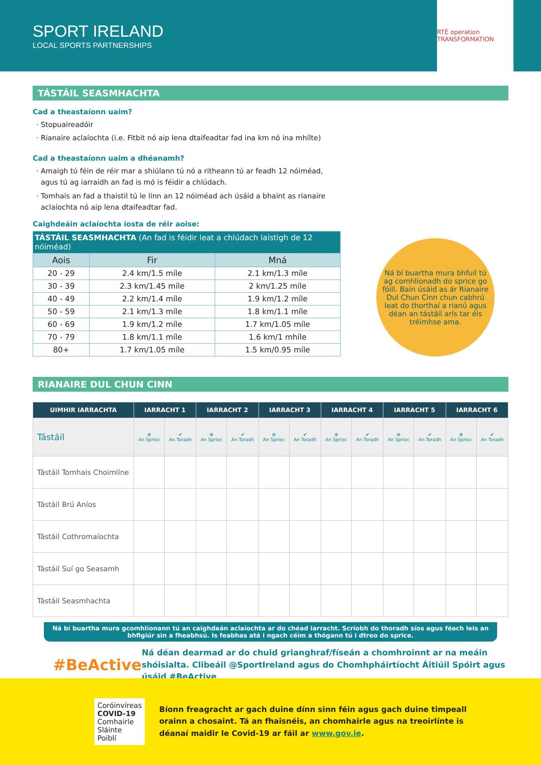SPORT IRELAND
LOCAL SPORTS PARTNERSHIPS
RTÉ operation TRANSFORMATION
TÁSTÁIL SEASMHACHTA
Cad a theastaíonn uaim?
Stopuaireadóir
Rianaire aclaíochta (i.e. Fitbit nó aip lena dtaifeadtar fad ina km nó ina mhílte)
Cad a theastaíonn uaim a dhéanamh?
Amaigh tú féin de réir mar a shiúlann tú nó a ritheann tú ar feadh 12 nóiméad, agus tú ag iarraidh an fad is mó is féidir a chlúdach.
Tomhais an fad a thaistil tú le linn an 12 nóiméad ach úsáid a bhaint as rianaire aclaíochta nó aip lena dtaifeadtar fad.
Caighdeáin aclaíochta íosta de réir aoise:
| TÁSTÁIL SEASMHACHTA (An fad is féidir leat a chlúdach laistigh de 12 nóiméad) | | |
| --- | --- | --- |
| Aois | Fir | Mná |
| 20 - 29 | 2.4 km/1.5 míle | 2.1 km/1.3 míle |
| 30 - 39 | 2.3 km/1.45 míle | 2 km/1.25 míle |
| 40 - 49 | 2.2 km/1.4 míle | 1.9 km/1.2 míle |
| 50 - 59 | 2.1 km/1.3 míle | 1.8 km/1.1 míle |
| 60 - 69 | 1.9 km/1.2 míle | 1.7 km/1.05 míle |
| 70 - 79 | 1.8 km/1.1 míle | 1.6 km/1 mhíle |
| 80+ | 1.7 km/1.05 míle | 1.5 km/0.95 míle |
Ná bí buartha mura bhfuil tú ag comhlíonadh do sprice go fóill. Bain úsáid as ár Rianaire Dul Chun Cinn chun cabhrú leat do thorthaí a rianú agus déan an tástáil arís tar éis tréimhse ama.
RIANAIRE DUL CHUN CINN
| UIMHIR IARRACHTA | IARRACHT 1 | | IARRACHT 2 | | IARRACHT 3 | | IARRACHT 4 | | IARRACHT 5 | | IARRACHT 6 | |
| --- | --- | --- | --- | --- | --- | --- | --- | --- | --- | --- | --- | --- |
| Tástáil | ⊕ An Sprioc | ✔ An Toradh | ⊕ An Sprioc | ✔ An Toradh | ⊕ An Sprioc | ✔ An Toradh | ⊕ An Sprioc | ✔ An Toradh | ⊕ An Sprioc | ✔ An Toradh | ⊕ An Sprioc | ✔ An Toradh |
| Tástáil Tomhais Choimlíne | | | | | | | | | | | | |
| Tástáil Brú Aníos | | | | | | | | | | | | |
| Tástáil Cothromaíochta | | | | | | | | | | | | |
| Tástáil Suí go Seasamh | | | | | | | | | | | | |
| Tástáil Seasmhachta | | | | | | | | | | | | |
Ná bí buartha mura gcomhlíonann tú an caighdeán aclaíochta ar do chéad iarracht. Scríobh do thoradh síos agus féach leis an bhfigiúr sin a fheabhsú. Is feabhas atá i ngach céim a thógann tú i dtreo do sprice.
#BeActive
Ná déan dearmad ar do chuid grianghraf/físeán a chomhroinnt ar na meáin shóisialta. Clibeáil @SportIreland agus do Chomhpháirtíocht Áitiúil Spóirt agus úsáid #BeActive
Coróinvíreas
COVID-19
Comhairle
Sláinte Poiblí
Bíonn freagracht ar gach duine dínn sinn féin agus gach duine timpeall orainn a chosaint. Tá an fhaisnéis, an chomhairle agus na treoirlínte is déanaí maidir le Covid-19 ar fáil ar www.gov.ie.